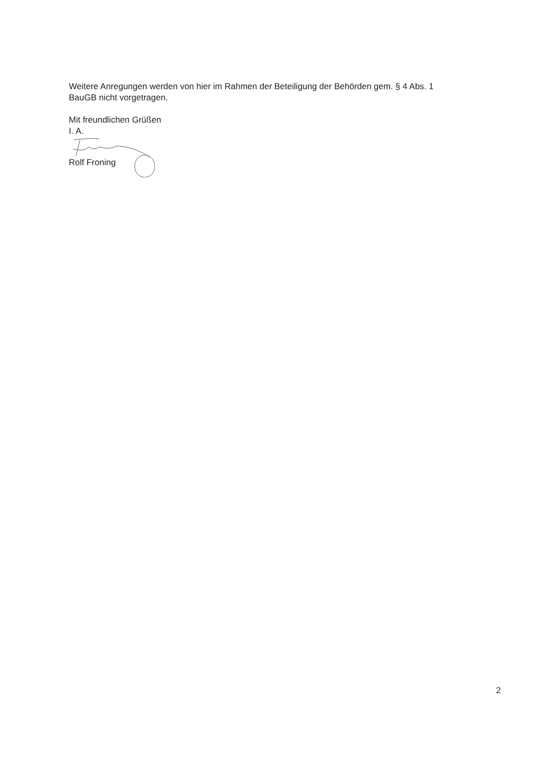Weitere Anregungen werden von hier im Rahmen der Beteiligung der Behörden gem. § 4 Abs. 1
BauGB nicht vorgetragen.
Mit freundlichen Grüßen
I. A.
Rolf Froning
2